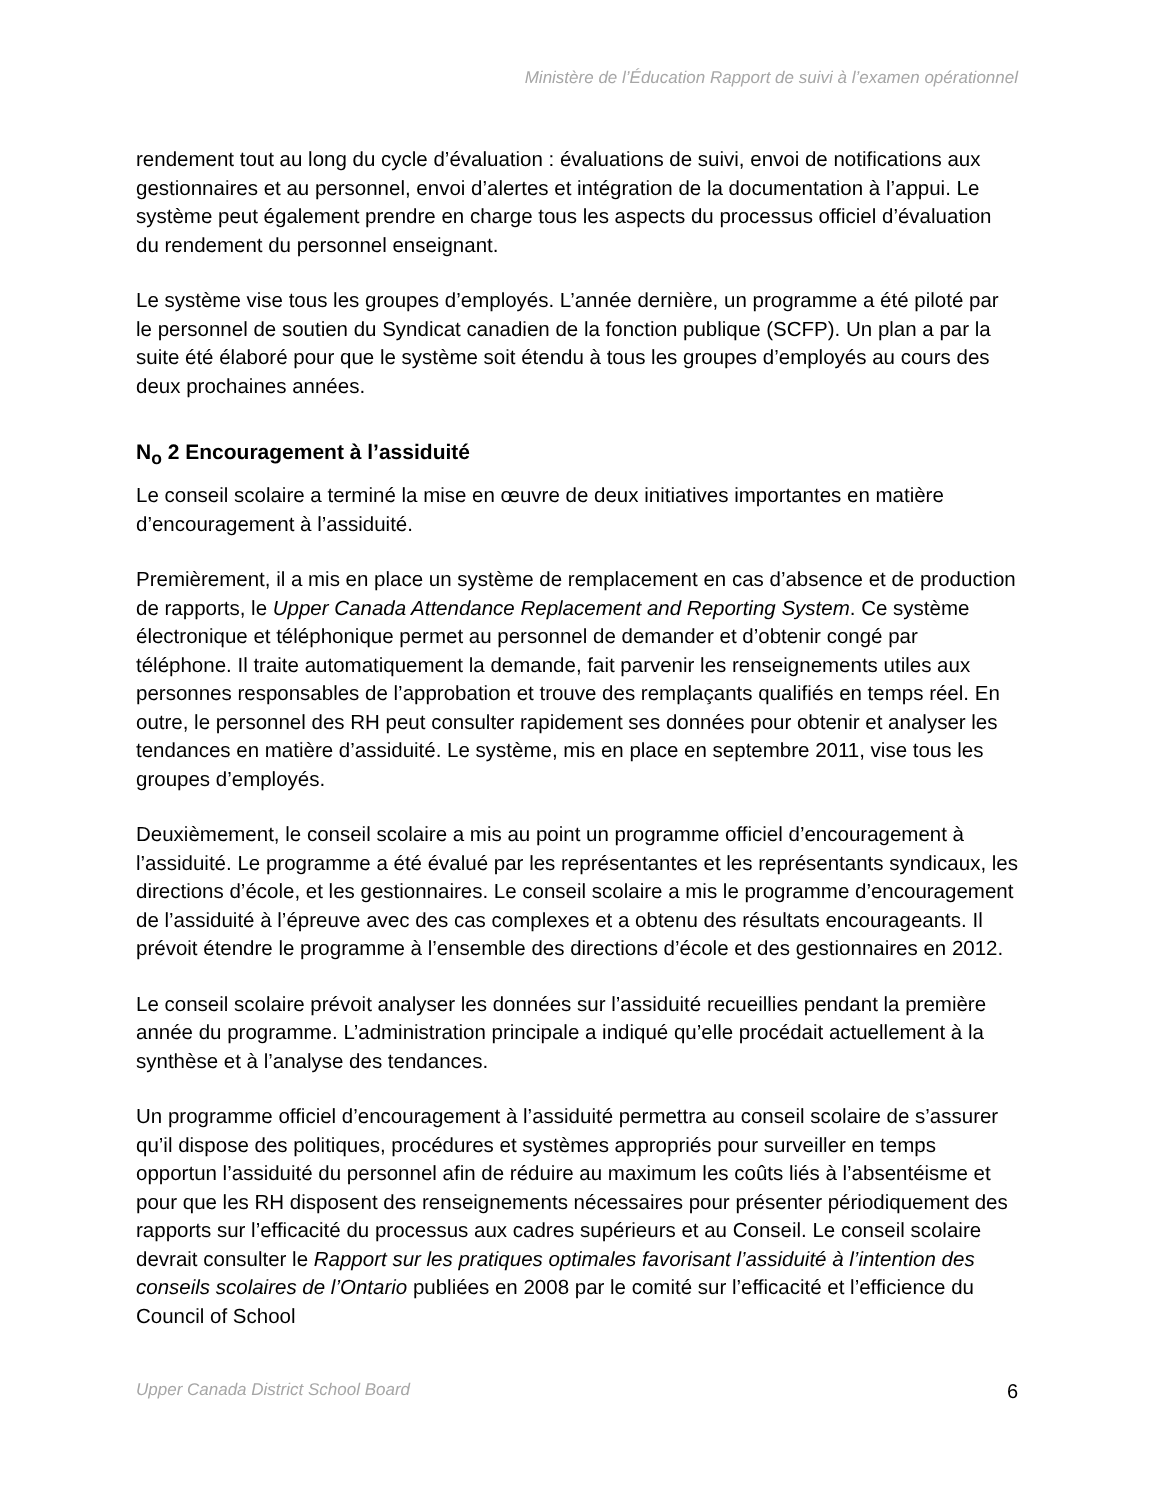Ministère de l’Éducation Rapport de suivi à l’examen opérationnel
rendement tout au long du cycle d’évaluation : évaluations de suivi, envoi de notifications aux gestionnaires et au personnel, envoi d’alertes et intégration de la documentation à l’appui. Le système peut également prendre en charge tous les aspects du processus officiel d’évaluation du rendement du personnel enseignant.
Le système vise tous les groupes d’employés. L’année dernière, un programme a été piloté par le personnel de soutien du Syndicat canadien de la fonction publique (SCFP). Un plan a par la suite été élaboré pour que le système soit étendu à tous les groupes d’employés au cours des deux prochaines années.
N<sub>o</sub> 2 Encouragement à l’assiduité
Le conseil scolaire a terminé la mise en œuvre de deux initiatives importantes en matière d’encouragement à l’assiduité.
Premièrement, il a mis en place un système de remplacement en cas d’absence et de production de rapports, le Upper Canada Attendance Replacement and Reporting System. Ce système électronique et téléphonique permet au personnel de demander et d’obtenir congé par téléphone. Il traite automatiquement la demande, fait parvenir les renseignements utiles aux personnes responsables de l’approbation et trouve des remplaçants qualifiés en temps réel. En outre, le personnel des RH peut consulter rapidement ses données pour obtenir et analyser les tendances en matière d’assiduité. Le système, mis en place en septembre 2011, vise tous les groupes d’employés.
Deuxièmement, le conseil scolaire a mis au point un programme officiel d’encouragement à l’assiduité. Le programme a été évalué par les représentantes et les représentants syndicaux, les directions d’école, et les gestionnaires. Le conseil scolaire a mis le programme d’encouragement de l’assiduité à l’épreuve avec des cas complexes et a obtenu des résultats encourageants. Il prévoit étendre le programme à l’ensemble des directions d’école et des gestionnaires en 2012.
Le conseil scolaire prévoit analyser les données sur l’assiduité recueillies pendant la première année du programme. L’administration principale a indiqué qu’elle procédait actuellement à la synthèse et à l’analyse des tendances.
Un programme officiel d’encouragement à l’assiduité permettra au conseil scolaire de s’assurer qu’il dispose des politiques, procédures et systèmes appropriés pour surveiller en temps opportun l’assiduité du personnel afin de réduire au maximum les coûts liés à l’absentéisme et pour que les RH disposent des renseignements nécessaires pour présenter périodiquement des rapports sur l’efficacité du processus aux cadres supérieurs et au Conseil. Le conseil scolaire devrait consulter le Rapport sur les pratiques optimales favorisant l’assiduité à l’intention des conseils scolaires de l’Ontario publiées en 2008 par le comité sur l’efficacité et l’efficience du Council of School
Upper Canada District School Board 6